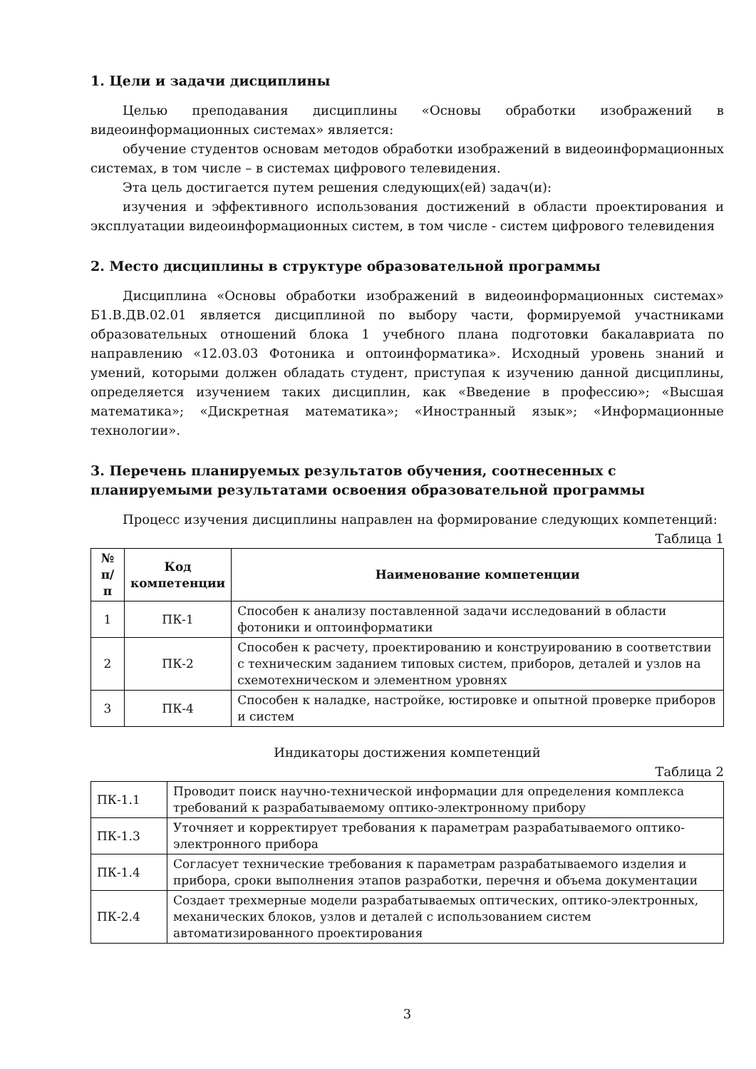1. Цели и задачи дисциплины
Целью преподавания дисциплины «Основы обработки изображений в видеоинформационных системах» является:
обучение студентов основам методов обработки изображений в видеоинформационных системах, в том числе – в системах цифрового телевидения.
Эта цель достигается путем решения следующих(ей) задач(и):
изучения и эффективного использования достижений в области проектирования и эксплуатации видеоинформационных систем, в том числе - систем цифрового телевидения
2. Место дисциплины в структуре образовательной программы
Дисциплина «Основы обработки изображений в видеоинформационных системах» Б1.В.ДВ.02.01 является дисциплиной по выбору части, формируемой участниками образовательных отношений блока 1 учебного плана подготовки бакалавриата по направлению «12.03.03 Фотоника и оптоинформатика». Исходный уровень знаний и умений, которыми должен обладать студент, приступая к изучению данной дисциплины, определяется изучением таких дисциплин, как «Введение в профессию»; «Высшая математика»; «Дискретная математика»; «Иностранный язык»; «Информационные технологии».
3. Перечень планируемых результатов обучения, соотнесенных с планируемыми результатами освоения образовательной программы
Процесс изучения дисциплины направлен на формирование следующих компетенций:
Таблица 1
| № п/п | Код компетенции | Наименование компетенции |
| --- | --- | --- |
| 1 | ПК-1 | Способен к анализу поставленной задачи исследований в области фотоники и оптоинформатики |
| 2 | ПК-2 | Способен к расчету, проектированию и конструированию в соответствии с техническим заданием типовых систем, приборов, деталей и узлов на схемотехническом и элементном уровнях |
| 3 | ПК-4 | Способен к наладке, настройке, юстировке и опытной проверке приборов и систем |
Индикаторы достижения компетенций
Таблица 2
| ПК-1.1 | Проводит поиск научно-технической информации для определения комплекса требований к разрабатываемому оптико-электронному прибору |
| ПК-1.3 | Уточняет и корректирует требования к параметрам разрабатываемого оптико-электронного прибора |
| ПК-1.4 | Согласует технические требования к параметрам разрабатываемого изделия и прибора, сроки выполнения этапов разработки, перечня и объема документации |
| ПК-2.4 | Создает трехмерные модели разрабатываемых оптических, оптико-электронных, механических блоков, узлов и деталей с использованием систем автоматизированного проектирования |
3